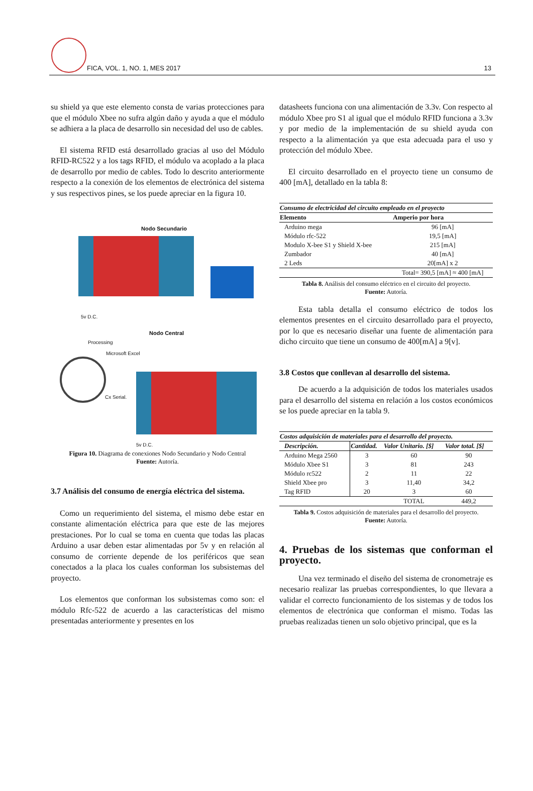FICA, VOL. 1, NO. 1, MES 2017 13
su shield ya que este elemento consta de varias protecciones para que el módulo Xbee no sufra algún daño y ayuda a que el módulo se adhiera a la placa de desarrollo sin necesidad del uso de cables.
El sistema RFID está desarrollado gracias al uso del Módulo RFID-RC522 y a los tags RFID, el módulo va acoplado a la placa de desarrollo por medio de cables. Todo lo descrito anteriormente respecto a la conexión de los elementos de electrónica del sistema y sus respectivos pines, se los puede apreciar en la figura 10.
Nodo Secundario
5v D.C.
Nodo Central
Processing
Microsoft Excel
Cx Serial.
5v D.C.
Figura 10. Diagrama de conexiones Nodo Secundario y Nodo Central
Fuente: Autoría.
3.7 Análisis del consumo de energía eléctrica del sistema.
Como un requerimiento del sistema, el mismo debe estar en constante alimentación eléctrica para que este de las mejores prestaciones. Por lo cual se toma en cuenta que todas las placas Arduino a usar deben estar alimentadas por 5v y en relación al consumo de corriente depende de los periféricos que sean conectados a la placa los cuales conforman los subsistemas del proyecto.
Los elementos que conforman los subsistemas como son: el módulo Rfc-522 de acuerdo a las características del mismo presentadas anteriormente y presentes en los
datasheets funciona con una alimentación de 3.3v. Con respecto al módulo Xbee pro S1 al igual que el módulo RFID funciona a 3.3v y por medio de la implementación de su shield ayuda con respecto a la alimentación ya que esta adecuada para el uso y protección del módulo Xbee.
El circuito desarrollado en el proyecto tiene un consumo de 400 [mA], detallado en la tabla 8:
| Consumo de electricidad del circuito empleado en el proyecto | |
| --- | --- |
| Elemento | Amperio por hora |
| Arduino mega | 96 [mA] |
| Módulo rfc-522 | 19,5 [mA] |
| Modulo X-bee S1 y Shield X-bee | 215 [mA] |
| Zumbador | 40 [mA] |
| 2 Leds | 20[mA] x 2 |
| | Total= 390,5 [mA] ≈ 400 [mA] |
Tabla 8. Análisis del consumo eléctrico en el circuito del proyecto.
Fuente: Autoría.
Esta tabla detalla el consumo eléctrico de todos los elementos presentes en el circuito desarrollado para el proyecto, por lo que es necesario diseñar una fuente de alimentación para dicho circuito que tiene un consumo de 400[mA] a 9[v].
3.8 Costos que conllevan al desarrollo del sistema.
De acuerdo a la adquisición de todos los materiales usados para el desarrollo del sistema en relación a los costos económicos se los puede apreciar en la tabla 9.
| Costos adquisición de materiales para el desarrollo del proyecto. | | | |
| --- | --- | --- | --- |
| Descripción. | Cantidad. | Valor Unitario. [$] | Valor total. [$] |
| Arduino Mega 2560 | 3 | 60 | 90 |
| Módulo Xbee S1 | 3 | 81 | 243 |
| Módulo rc522 | 2 | 11 | 22 |
| Shield Xbee pro | 3 | 11,40 | 34,2 |
| Tag RFID | 20 | 3 | 60 |
| | | TOTAL | 449,2 |
Tabla 9. Costos adquisición de materiales para el desarrollo del proyecto.
Fuente: Autoría.
4. Pruebas de los sistemas que conforman el proyecto.
Una vez terminado el diseño del sistema de cronometraje es necesario realizar las pruebas correspondientes, lo que llevara a validar el correcto funcionamiento de los sistemas y de todos los elementos de electrónica que conforman el mismo. Todas las pruebas realizadas tienen un solo objetivo principal, que es la